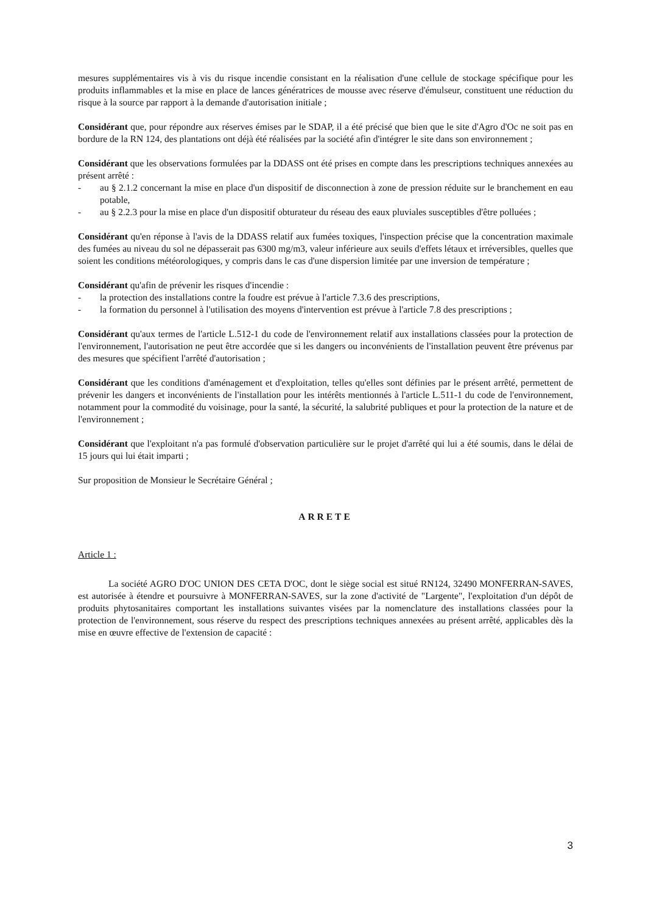mesures supplémentaires vis à vis du risque incendie consistant en la réalisation d'une cellule de stockage spécifique pour les produits inflammables et la mise en place de lances génératrices de mousse avec réserve d'émulseur, constituent une réduction du risque à la source par rapport à la demande d'autorisation initiale ;
Considérant que, pour répondre aux réserves émises par le SDAP, il a été précisé que bien que le site d'Agro d'Oc ne soit pas en bordure de la RN 124, des plantations ont déjà été réalisées par la société afin d'intégrer le site dans son environnement ;
Considérant que les observations formulées par la DDASS ont été prises en compte dans les prescriptions techniques annexées au présent arrêté :
- au § 2.1.2 concernant la mise en place d'un dispositif de disconnection à zone de pression réduite sur le branchement en eau potable,
- au § 2.2.3 pour la mise en place d'un dispositif obturateur du réseau des eaux pluviales susceptibles d'être polluées ;
Considérant qu'en réponse à l'avis de la DDASS relatif aux fumées toxiques, l'inspection précise que la concentration maximale des fumées au niveau du sol ne dépasserait pas 6300 mg/m3, valeur inférieure aux seuils d'effets létaux et irréversibles, quelles que soient les conditions météorologiques, y compris dans le cas d'une dispersion limitée par une inversion de température ;
Considérant qu'afin de prévenir les risques d'incendie :
- la protection des installations contre la foudre est prévue à l'article 7.3.6 des prescriptions,
- la formation du personnel à l'utilisation des moyens d'intervention est prévue à l'article 7.8 des prescriptions ;
Considérant qu'aux termes de l'article L.512-1 du code de l'environnement relatif aux installations classées pour la protection de l'environnement, l'autorisation ne peut être accordée que si les dangers ou inconvénients de l'installation peuvent être prévenus par des mesures que spécifient l'arrêté d'autorisation ;
Considérant que les conditions d'aménagement et d'exploitation, telles qu'elles sont définies par le présent arrêté, permettent de prévenir les dangers et inconvénients de l'installation pour les intérêts mentionnés à l'article L.511-1 du code de l'environnement, notamment pour la commodité du voisinage, pour la santé, la sécurité, la salubrité publiques et pour la protection de la nature et de l'environnement ;
Considérant que l'exploitant n'a pas formulé d'observation particulière sur le projet d'arrêté qui lui a été soumis, dans le délai de 15 jours qui lui était imparti ;
Sur proposition de Monsieur le Secrétaire Général ;
ARRETE
Article 1 :
La société AGRO D'OC UNION DES CETA D'OC, dont le siège social est situé RN124, 32490 MONFERRAN-SAVES, est autorisée à étendre et poursuivre à MONFERRAN-SAVES, sur la zone d'activité de "Largente", l'exploitation d'un dépôt de produits phytosanitaires comportant les installations suivantes visées par la nomenclature des installations classées pour la protection de l'environnement, sous réserve du respect des prescriptions techniques annexées au présent arrêté, applicables dès la mise en œuvre effective de l'extension de capacité :
3